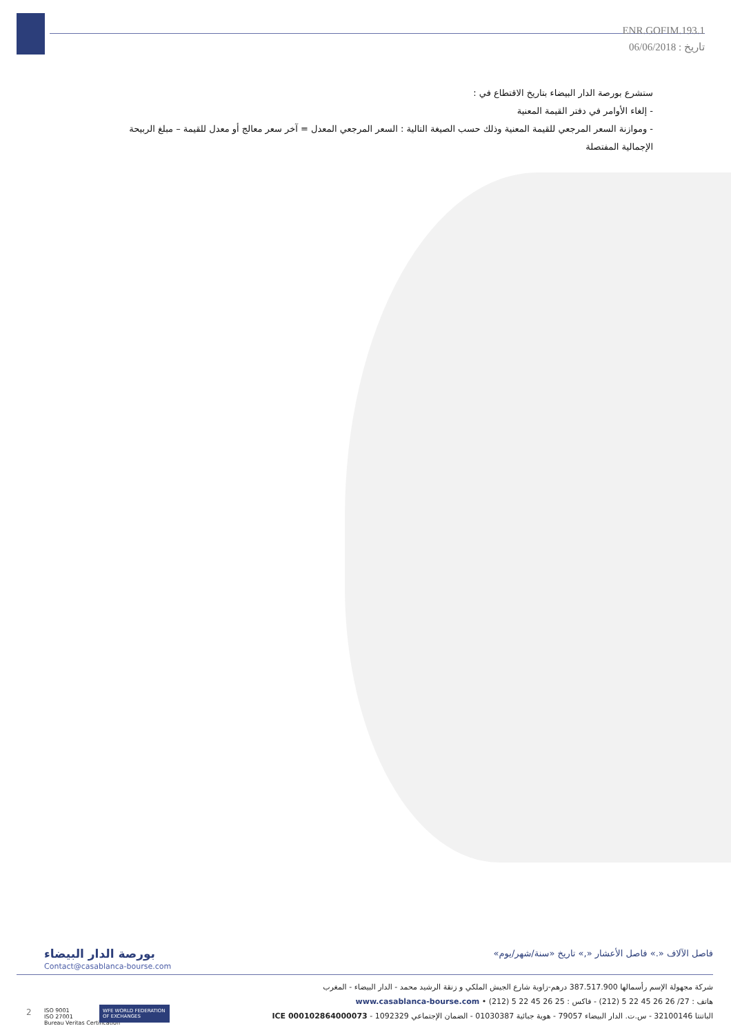ENR.GOFIM.193.1
تاريخ : 06/06/2018
ستشرع بورصة الدار البيضاء بتاريخ الاقتطاع في :
- إلغاء الأوامر في دفتر القيمة المعنية
- وموازنة السعر المرجعي للقيمة المعنية وذلك حسب الصيغة التالية : السعر المرجعي المعدل = آخر سعر معالج أو معدل للقيمة – مبلغ الربيحة الإجمالية المفتصلة
بورصة الدار البيضاء
Contact@casablanca-bourse.com
فاصل الآلاف «.» فاصل الأعشار «,» تاريخ «سنة/شهر/يوم»
شركة مجهولة الإسم رأسمالها 387.517.900 درهم-زاوية شارع الجيش الملكي و زنقة الرشيد محمد - الدار البيضاء - المغرب
هاتف : 27/ 26 26 45 22 5 (212) - فاكس : 25 26 45 22 5 (212) • www.casablanca-bourse.com
الباتنتا 32100146 - س.ت. الدار البيضاء 79057 - هوية جبائية 01030387 - الضمان الإجتماعي 1092329 - ICE 000102864000073
2
ISO 9001
ISO 27001
Bureau Veritas Certification
WFE WORLD FEDERATION OF EXCHANGES